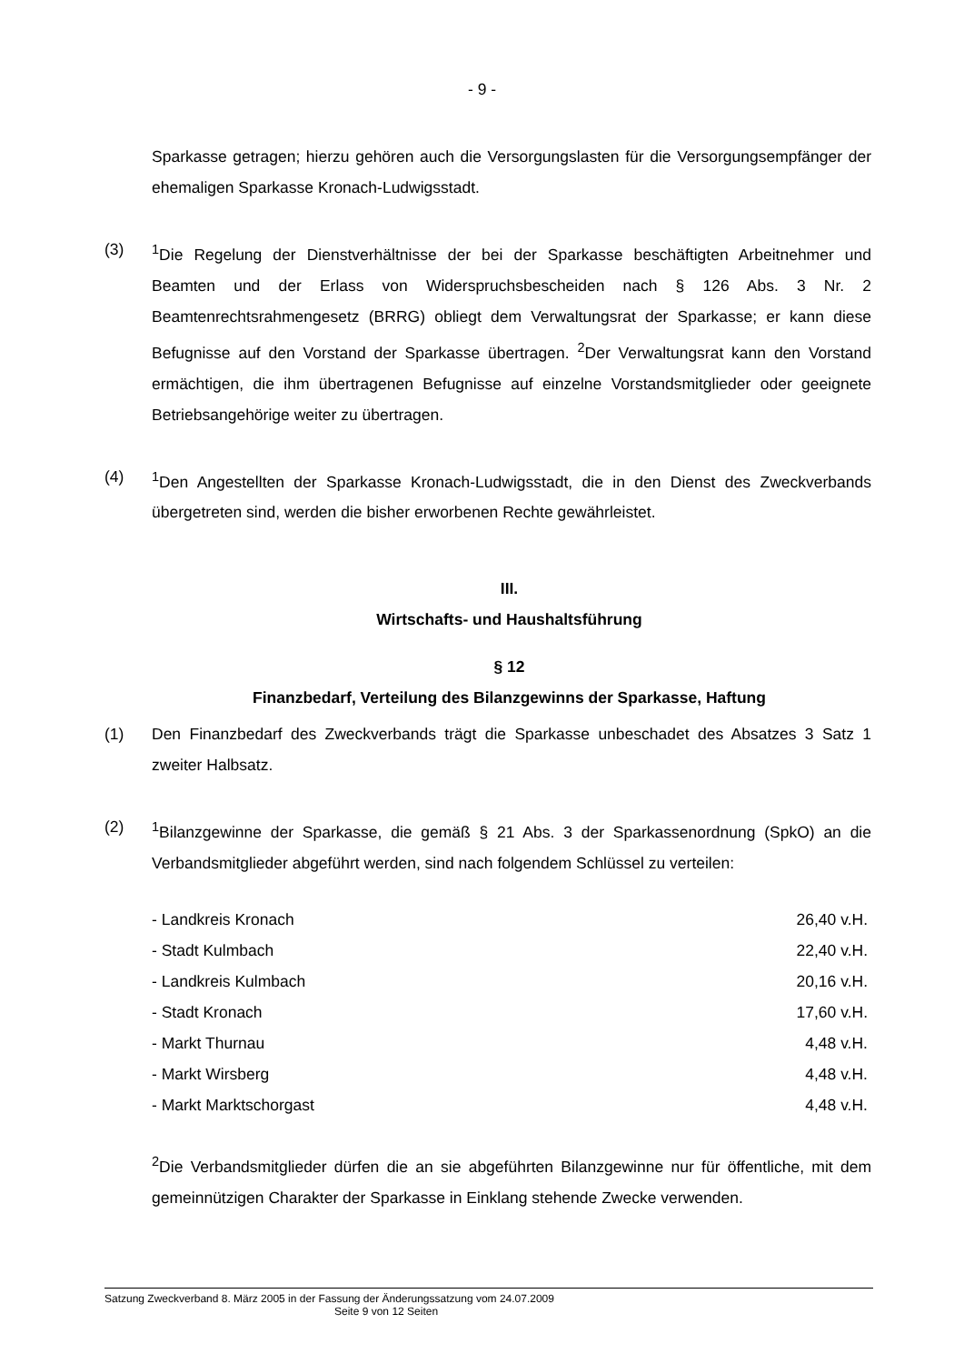- 9 -
Sparkasse getragen; hierzu gehören auch die Versorgungslasten für die Versorgungsempfänger der ehemaligen Sparkasse Kronach-Ludwigsstadt.
(3) <sup>1</sup> Die Regelung der Dienstverhältnisse der bei der Sparkasse beschäftigten Arbeitnehmer und Beamten und der Erlass von Widerspruchsbescheiden nach § 126 Abs. 3 Nr. 2 Beamtenrechtsrahmengesetz (BRRG) obliegt dem Verwaltungsrat der Sparkasse; er kann diese Befugnisse auf den Vorstand der Sparkasse übertragen. <sup>2</sup>Der Verwaltungsrat kann den Vorstand ermächtigen, die ihm übertragenen Befugnisse auf einzelne Vorstandsmitglieder oder geeignete Betriebsangehörige weiter zu übertragen.
(4) <sup>1</sup> Den Angestellten der Sparkasse Kronach-Ludwigsstadt, die in den Dienst des Zweckverbands übergetreten sind, werden die bisher erworbenen Rechte gewährleistet.
III.
Wirtschafts- und Haushaltsführung
§ 12
Finanzbedarf, Verteilung des Bilanzgewinns der Sparkasse, Haftung
(1) Den Finanzbedarf des Zweckverbands trägt die Sparkasse unbeschadet des Absatzes 3 Satz 1 zweiter Halbsatz.
(2) <sup>1</sup> Bilanzgewinne der Sparkasse, die gemäß § 21 Abs. 3 der Sparkassenordnung (SpkO) an die Verbandsmitglieder abgeführt werden, sind nach folgendem Schlüssel zu verteilen:
| - Landkreis Kronach | 26,40 v.H. |
| - Stadt Kulmbach | 22,40 v.H. |
| - Landkreis Kulmbach | 20,16 v.H. |
| - Stadt Kronach | 17,60 v.H. |
| - Markt Thurnau | 4,48 v.H. |
| - Markt Wirsberg | 4,48 v.H. |
| - Markt Marktschorgast | 4,48 v.H. |
<sup>2</sup> Die Verbandsmitglieder dürfen die an sie abgeführten Bilanzgewinne nur für öffentliche, mit dem gemeinnützigen Charakter der Sparkasse in Einklang stehende Zwecke verwenden.
Satzung Zweckverband 8. März 2005 in der Fassung der Änderungssatzung vom 24.07.2009
Seite 9 von 12 Seiten